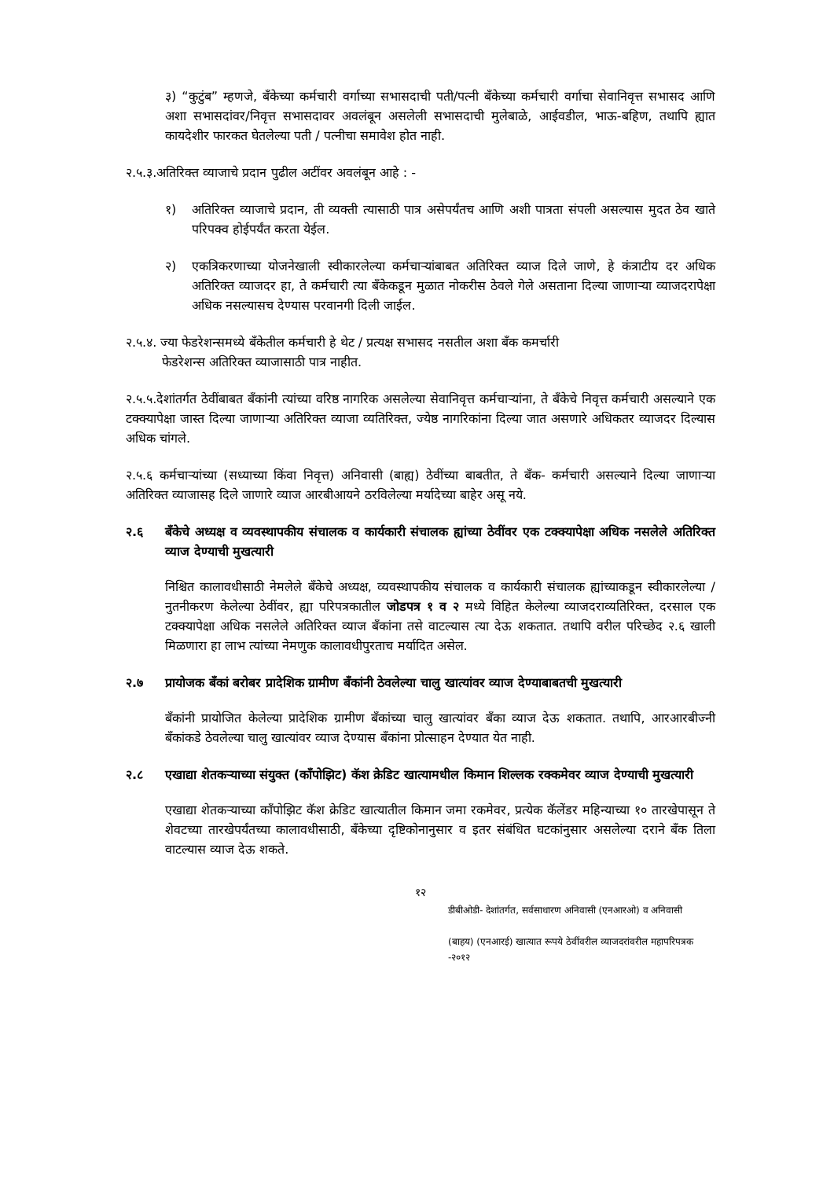३) “कुटुंब” म्हणजे, बँकेच्या कर्मचारी वर्गाच्या सभासदाची पती/पत्नी बँकेच्या कर्मचारी वर्गाचा सेवानिवृत्त सभासद आणि अशा सभासदांवर/निवृत्त सभासदावर अवलंबून असलेली सभासदाची मुलेबाळे, आईवडील, भाऊ-बहिण, तथापि ह्यात कायदेशीर फारकत घेतलेल्या पती / पत्नीचा समावेश होत नाही.
२.५.३.अतिरिक्त व्याजाचे प्रदान पुढील अटींवर अवलंबून आहे : -
१) अतिरिक्त व्याजाचे प्रदान, ती व्यक्ती त्यासाठी पात्र असेपर्यंतच आणि अशी पात्रता संपली असल्यास मुदत ठेव खाते परिपक्व होईपर्यंत करता येईल.
२) एकत्रिकरणाच्या योजनेखाली स्वीकारलेल्या कर्मचाऱ्यांबाबत अतिरिक्त व्याज दिले जाणे, हे कंत्राटीय दर अधिक अतिरिक्त व्याजदर हा, ते कर्मचारी त्या बँकेकडून मुळात नोकरीस ठेवले गेले असताना दिल्या जाणाऱ्या व्याजदरापेक्षा अधिक नसल्यासच देण्यास परवानगी दिली जाईल.
२.५.४. ज्या फेडरेशन्समध्ये बँकेतील कर्मचारी हे थेट / प्रत्यक्ष सभासद नसतील अशा बँक कमर्चारी
फेडरेशन्स अतिरिक्त व्याजासाठी पात्र नाहीत.
२.५.५.देशांतर्गत ठेवींबाबत बँकांनी त्यांच्या वरिष्ठ नागरिक असलेल्या सेवानिवृत्त कर्मचाऱ्यांना, ते बँकेचे निवृत्त कर्मचारी असल्याने एक टक्क्यापेक्षा जास्त दिल्या जाणाऱ्या अतिरिक्त व्याजा व्यतिरिक्त, ज्येष्ठ नागरिकांना दिल्या जात असणारे अधिकतर व्याजदर दिल्यास अधिक चांगले.
२.५.६ कर्मचाऱ्यांच्या (सध्याच्या किंवा निवृत्त) अनिवासी (बाह्य) ठेवींच्या बाबतीत, ते बँक- कर्मचारी असल्याने दिल्या जाणाऱ्या अतिरिक्त व्याजासह दिले जाणारे व्याज आरबीआयने ठरविलेल्या मर्यादेच्या बाहेर असू नये.
२.६ बँकेचे अध्यक्ष व व्यवस्थापकीय संचालक व कार्यकारी संचालक ह्यांच्या ठेवींवर एक टक्क्यापेक्षा अधिक नसलेले अतिरिक्त व्याज देण्याची मुखत्यारी
निश्चित कालावधीसाठी नेमलेले बँकेचे अध्यक्ष, व्यवस्थापकीय संचालक व कार्यकारी संचालक ह्यांच्याकडून स्वीकारलेल्या / नुतनीकरण केलेल्या ठेवींवर, ह्या परिपत्रकातील जोडपत्र १ व २ मध्ये विहित केलेल्या व्याजदराव्यतिरिक्त, दरसाल एक टक्क्यापेक्षा अधिक नसलेले अतिरिक्त व्याज बँकांना तसे वाटल्यास त्या देऊ शकतात. तथापि वरील परिच्छेद २.६ खाली मिळणारा हा लाभ त्यांच्या नेमणुक कालावधीपुरताच मर्यादित असेल.
२.७ प्रायोजक बँकां बरोबर प्रादेशिक ग्रामीण बँकांनी ठेवलेल्या चालु खात्यांवर व्याज देण्याबाबतची मुखत्यारी
बँकांनी प्रायोजित केलेल्या प्रादेशिक ग्रामीण बँकांच्या चालु खात्यांवर बँका व्याज देऊ शकतात. तथापि, आरआरबीज्नी बँकांकडे ठेवलेल्या चालु खात्यांवर व्याज देण्यास बँकांना प्रोत्साहन देण्यात येत नाही.
२.८ एखाद्या शेतकऱ्याच्या संयुक्त (कॉंपोझिट) कॅश क्रेडिट खात्यामधील किमान शिल्लक रक्कमेवर व्याज देण्याची मुखत्यारी
एखाद्या शेतकऱ्याच्या कॉंपोझिट कॅश क्रेडिट खात्यातील किमान जमा रकमेवर, प्रत्येक कॅलेंडर महिन्याच्या १० तारखेपासून ते शेवटच्या तारखेपर्यंतच्या कालावधीसाठी, बँकेच्या दृष्टिकोनानुसार व इतर संबंधित घटकांनुसार असलेल्या दराने बँक तिला वाटल्यास व्याज देऊ शकते.
१२
डीबीओडी- देशांतर्गत, सर्वसाधारण अनिवासी (एनआरओ) व अनिवासी
(बाहय) (एनआरई) खात्यात रूपये ठेवींवरील व्याजदरांवरील महापरिपत्रक -२०१२